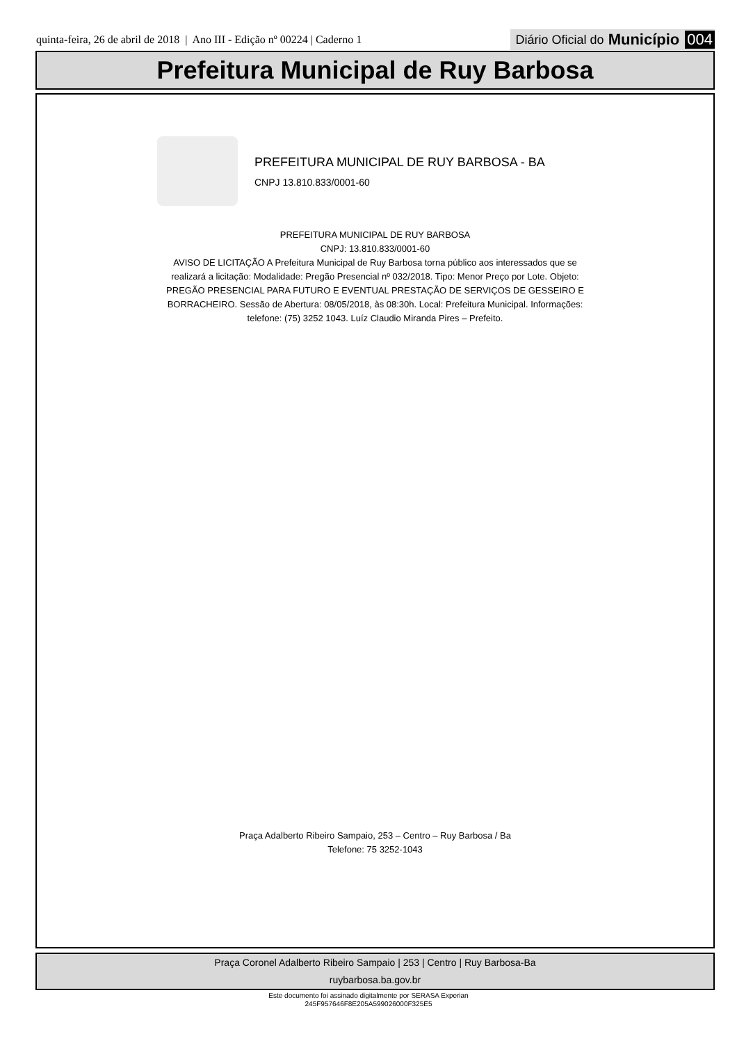quinta-feira, 26 de abril de 2018 | Ano III - Edição nº 00224 | Caderno 1 Diário Oficial do Município 004
Prefeitura Municipal de Ruy Barbosa
PREFEITURA MUNICIPAL DE RUY BARBOSA - BA
CNPJ 13.810.833/0001-60
PREFEITURA MUNICIPAL DE RUY BARBOSA
CNPJ: 13.810.833/0001-60
AVISO DE LICITAÇÃO A Prefeitura Municipal de Ruy Barbosa torna público aos interessados que se realizará a licitação: Modalidade: Pregão Presencial nº 032/2018. Tipo: Menor Preço por Lote. Objeto: PREGÃO PRESENCIAL PARA FUTURO E EVENTUAL PRESTAÇÃO DE SERVIÇOS DE GESSEIRO E BORRACHEIRO. Sessão de Abertura: 08/05/2018, às 08:30h. Local: Prefeitura Municipal. Informações: telefone: (75) 3252 1043. Luíz Claudio Miranda Pires – Prefeito.
Praça Adalberto Ribeiro Sampaio, 253 – Centro – Ruy Barbosa / Ba
Telefone: 75 3252-1043
Praça Coronel Adalberto Ribeiro Sampaio | 253 | Centro | Ruy Barbosa-Ba
ruybarbosa.ba.gov.br
Este documento foi assinado digitalmente por SERASA Experian
245F957646F8E205A599026000F325E5